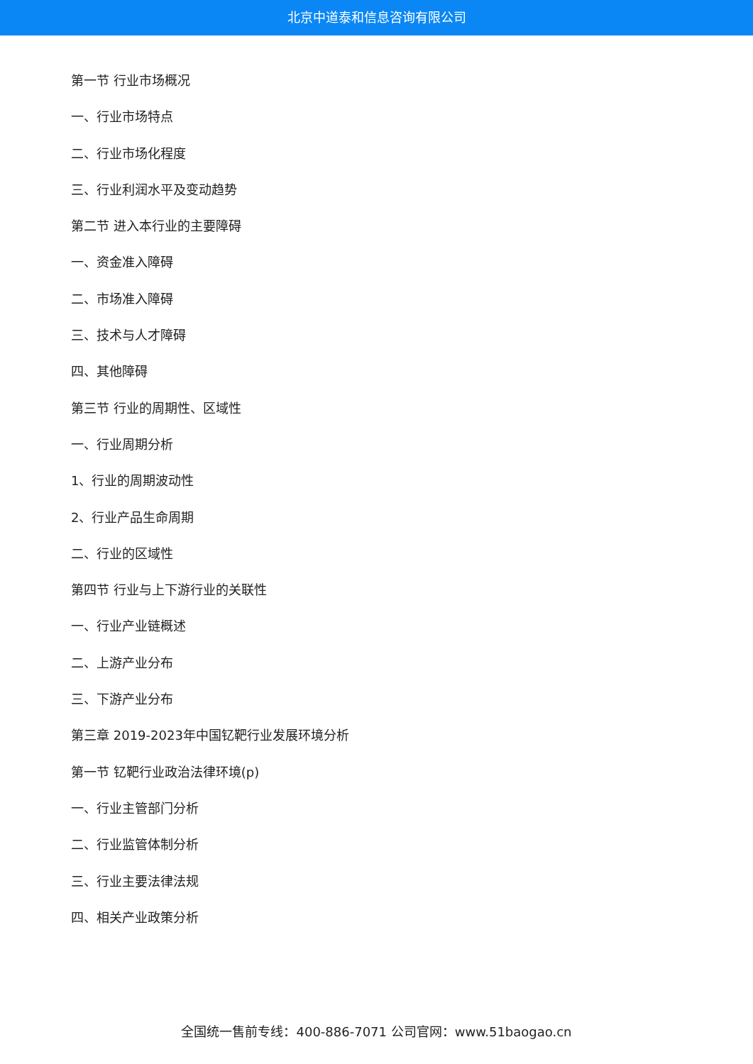北京中道泰和信息咨询有限公司
第一节 行业市场概况
一、行业市场特点
二、行业市场化程度
三、行业利润水平及变动趋势
第二节 进入本行业的主要障碍
一、资金准入障碍
二、市场准入障碍
三、技术与人才障碍
四、其他障碍
第三节 行业的周期性、区域性
一、行业周期分析
1、行业的周期波动性
2、行业产品生命周期
二、行业的区域性
第四节 行业与上下游行业的关联性
一、行业产业链概述
二、上游产业分布
三、下游产业分布
第三章 2019-2023年中国钇靶行业发展环境分析
第一节 钇靶行业政治法律环境(p)
一、行业主管部门分析
二、行业监管体制分析
三、行业主要法律法规
四、相关产业政策分析
全国统一售前专线：400-886-7071 公司官网：www.51baogao.cn